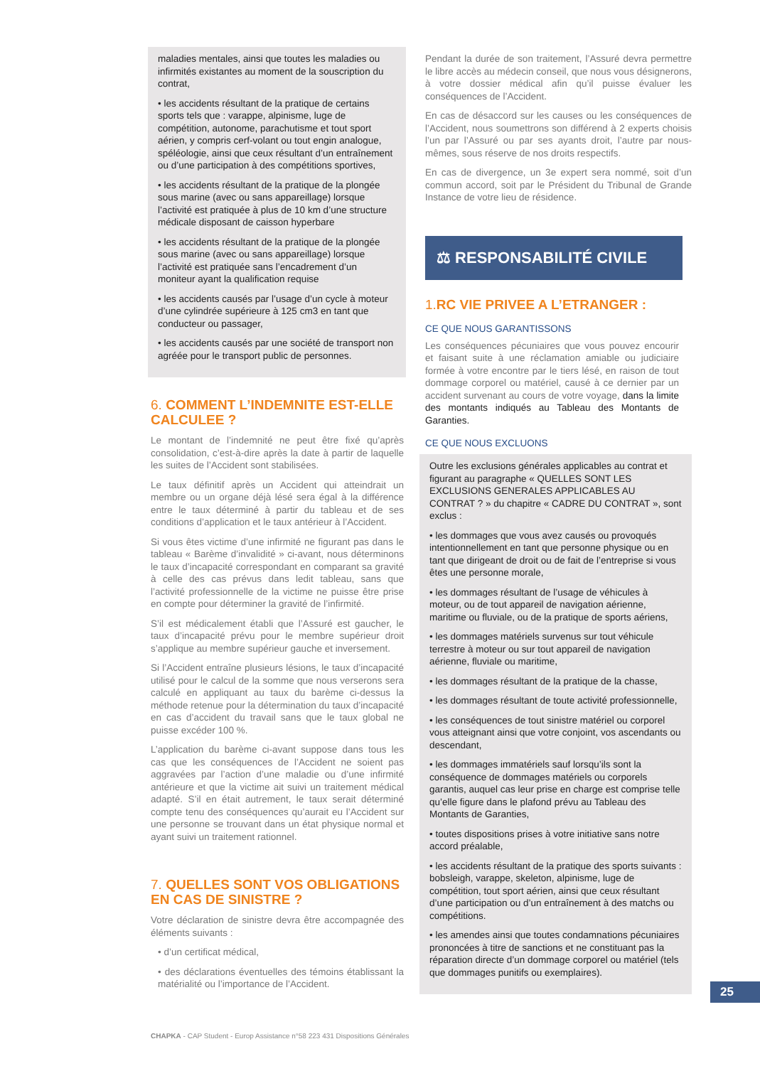maladies mentales, ainsi que toutes les maladies ou infirmités existantes au moment de la souscription du contrat,
• les accidents résultant de la pratique de certains sports tels que : varappe, alpinisme, luge de compétition, autonome, parachutisme et tout sport aérien, y compris cerf-volant ou tout engin analogue, spéléologie, ainsi que ceux résultant d’un entraînement ou d’une participation à des compétitions sportives,
• les accidents résultant de la pratique de la plongée sous marine (avec ou sans appareillage) lorsque l’activité est pratiquée à plus de 10 km d’une structure médicale disposant de caisson hyperbare
• les accidents résultant de la pratique de la plongée sous marine (avec ou sans appareillage) lorsque l’activité est pratiquée sans l’encadrement d’un moniteur ayant la qualification requise
• les accidents causés par l’usage d’un cycle à moteur d’une cylindrée supérieure à 125 cm3 en tant que conducteur ou passager,
• les accidents causés par une société de transport non agréée pour le transport public de personnes.
6. COMMENT L’INDEMNITE EST-ELLE CALCULEE ?
Le montant de l’indemnité ne peut être fixé qu’après consolidation, c’est-à-dire après la date à partir de laquelle les suites de l’Accident sont stabilisées.
Le taux définitif après un Accident qui atteindrait un membre ou un organe déjà lésé sera égal à la différence entre le taux déterminé à partir du tableau et de ses conditions d’application et le taux antérieur à l’Accident.
Si vous êtes victime d’une infirmité ne figurant pas dans le tableau « Barème d’invalidité » ci-avant, nous déterminons le taux d’incapacité correspondant en comparant sa gravité à celle des cas prévus dans ledit tableau, sans que l’activité professionnelle de la victime ne puisse être prise en compte pour déterminer la gravité de l’infirmité.
S’il est médicalement établi que l’Assuré est gaucher, le taux d’incapacité prévu pour le membre supérieur droit s’applique au membre supérieur gauche et inversement.
Si l’Accident entraîne plusieurs lésions, le taux d’incapacité utilisé pour le calcul de la somme que nous verserons sera calculé en appliquant au taux du barème ci-dessus la méthode retenue pour la détermination du taux d’incapacité en cas d’accident du travail sans que le taux global ne puisse excéder 100 %.
L’application du barème ci-avant suppose dans tous les cas que les conséquences de l’Accident ne soient pas aggravées par l’action d’une maladie ou d’une infirmité antérieure et que la victime ait suivi un traitement médical adapté. S’il en était autrement, le taux serait déterminé compte tenu des conséquences qu’aurait eu l’Accident sur une personne se trouvant dans un état physique normal et ayant suivi un traitement rationnel.
7. QUELLES SONT VOS OBLIGATIONS EN CAS DE SINISTRE ?
Votre déclaration de sinistre devra être accompagnée des éléments suivants :
• d’un certificat médical,
• des déclarations éventuelles des témoins établissant la matérialité ou l’importance de l’Accident.
Pendant la durée de son traitement, l’Assuré devra permettre le libre accès au médecin conseil, que nous vous désignerons, à votre dossier médical afin qu’il puisse évaluer les conséquences de l’Accident.
En cas de désaccord sur les causes ou les conséquences de l’Accident, nous soumettrons son différend à 2 experts choisis l’un par l’Assuré ou par ses ayants droit, l’autre par nous-mêmes, sous réserve de nos droits respectifs.
En cas de divergence, un 3e expert sera nommé, soit d’un commun accord, soit par le Président du Tribunal de Grande Instance de votre lieu de résidence.
⚖ RESPONSABILITÉ CIVILE
1. RC VIE PRIVEE A L’ETRANGER :
CE QUE NOUS GARANTISSONS
Les conséquences pécuniaires que vous pouvez encourir et faisant suite à une réclamation amiable ou judiciaire formée à votre encontre par le tiers lésé, en raison de tout dommage corporel ou matériel, causé à ce dernier par un accident survenant au cours de votre voyage, dans la limite des montants indiqués au Tableau des Montants de Garanties.
CE QUE NOUS EXCLUONS
Outre les exclusions générales applicables au contrat et figurant au paragraphe « QUELLES SONT LES EXCLUSIONS GENERALES APPLICABLES AU CONTRAT ? » du chapitre « CADRE DU CONTRAT », sont exclus :
• les dommages que vous avez causés ou provoqués intentionnellement en tant que personne physique ou en tant que dirigeant de droit ou de fait de l’entreprise si vous êtes une personne morale,
• les dommages résultant de l’usage de véhicules à moteur, ou de tout appareil de navigation aérienne, maritime ou fluviale, ou de la pratique de sports aériens,
• les dommages matériels survenus sur tout véhicule terrestre à moteur ou sur tout appareil de navigation aérienne, fluviale ou maritime,
• les dommages résultant de la pratique de la chasse,
• les dommages résultant de toute activité professionnelle,
• les conséquences de tout sinistre matériel ou corporel vous atteignant ainsi que votre conjoint, vos ascendants ou descendant,
• les dommages immatériels sauf lorsqu’ils sont la conséquence de dommages matériels ou corporels garantis, auquel cas leur prise en charge est comprise telle qu’elle figure dans le plafond prévu au Tableau des Montants de Garanties,
• toutes dispositions prises à votre initiative sans notre accord préalable,
• les accidents résultant de la pratique des sports suivants : bobsleigh, varappe, skeleton, alpinisme, luge de compétition, tout sport aérien, ainsi que ceux résultant d’une participation ou d’un entraînement à des matchs ou compétitions.
• les amendes ainsi que toutes condamnations pécuniaires prononcées à titre de sanctions et ne constituant pas la réparation directe d’un dommage corporel ou matériel (tels que dommages punitifs ou exemplaires).
25
CHAPKA - CAP Student - Europ Assistance n°58 223 431 Dispositions Générales